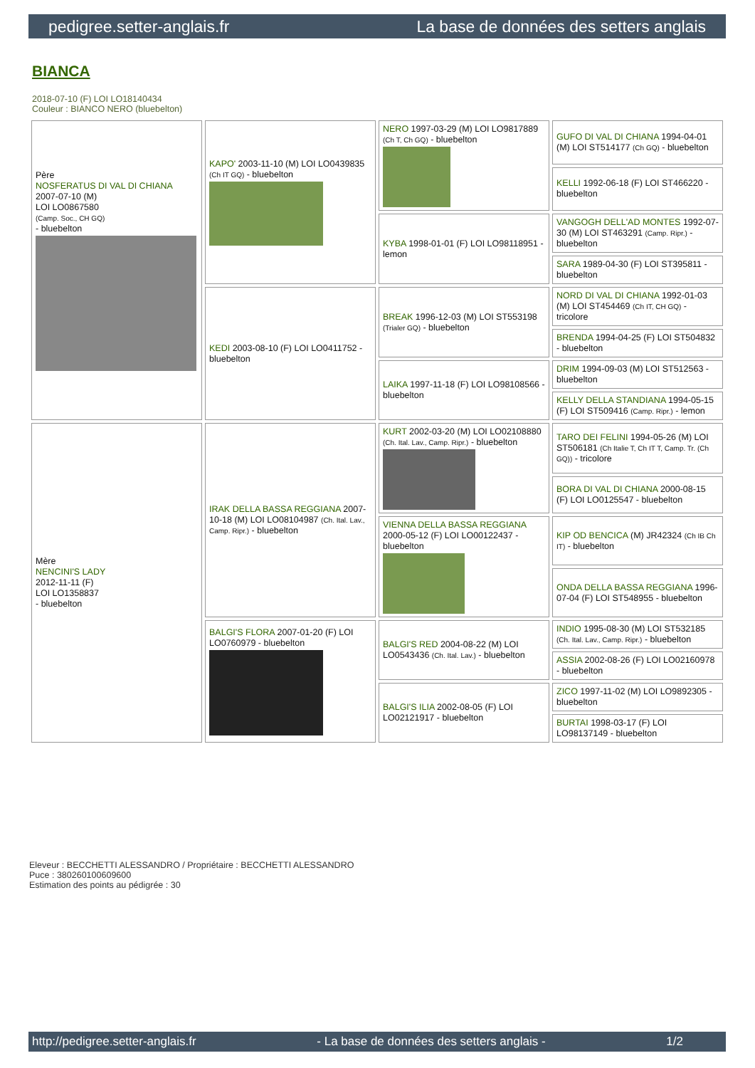pedigree.setter-anglais.fr La base de données des setters anglais
BIANCA
2018-07-10 (F) LOI LO18140434
Couleur : BIANCO NERO (bluebelton)
| Père NOSFERATUS DI VAL DI CHIANA 2007-07-10 (M) LOI LO0867580 (Camp. Soc., CH GQ) - bluebelton | KAPO' 2003-11-10 (M) LOI LO0439835 (Ch IT GQ) - bluebelton | NERO 1997-03-29 (M) LOI LO9817889 (Ch T, Ch GQ) - bluebelton | GUFO DI VAL DI CHIANA 1994-04-01 (M) LOI ST514177 (Ch GQ) - bluebelton |
| | | | KELLI 1992-06-18 (F) LOI ST466220 - bluebelton |
| | | KYBA 1998-01-01 (F) LOI LO98118951 - lemon | VANGOGH DELL'AD MONTES 1992-07-30 (M) LOI ST463291 (Camp. Ripr.) - bluebelton |
| | | | SARA 1989-04-30 (F) LOI ST395811 - bluebelton |
| | KEDI 2003-08-10 (F) LOI LO0411752 - bluebelton | BREAK 1996-12-03 (M) LOI ST553198 (Trialer GQ) - bluebelton | NORD DI VAL DI CHIANA 1992-01-03 (M) LOI ST454469 (Ch IT, CH GQ) - tricolore |
| | | | BRENDA 1994-04-25 (F) LOI ST504832 - bluebelton |
| | | LAIKA 1997-11-18 (F) LOI LO98108566 - bluebelton | DRIM 1994-09-03 (M) LOI ST512563 - bluebelton |
| | | | KELLY DELLA STANDIANA 1994-05-15 (F) LOI ST509416 (Camp. Ripr.) - lemon |
| Mère NENCINI'S LADY 2012-11-11 (F) LOI LO1358837 - bluebelton | IRAK DELLA BASSA REGGIANA 2007-10-18 (M) LOI LO08104987 (Ch. Ital. Lav., Camp. Ripr.) - bluebelton | KURT 2002-03-20 (M) LOI LO02108880 (Ch. Ital. Lav., Camp. Ripr.) - bluebelton | TARO DEI FELINI 1994-05-26 (M) LOI ST506181 (Ch Italie T, Ch IT T, Camp. Tr. (Ch GQ)) - tricolore |
| | | | BORA DI VAL DI CHIANA 2000-08-15 (F) LOI LO0125547 - bluebelton |
| | | VIENNA DELLA BASSA REGGIANA 2000-05-12 (F) LOI LO00122437 - bluebelton | KIP OD BENCICA (M) JR42324 (Ch IB Ch IT) - bluebelton |
| | | | ONDA DELLA BASSA REGGIANA 1996-07-04 (F) LOI ST548955 - bluebelton |
| | BALGI'S FLORA 2007-01-20 (F) LOI LO0760979 - bluebelton | BALGI'S RED 2004-08-22 (M) LOI LO0543436 (Ch. Ital. Lav.) - bluebelton | INDIO 1995-08-30 (M) LOI ST532185 (Ch. Ital. Lav., Camp. Ripr.) - bluebelton |
| | | | ASSIA 2002-08-26 (F) LOI LO02160978 - bluebelton |
| | | BALGI'S ILIA 2002-08-05 (F) LOI LO02121917 - bluebelton | ZICO 1997-11-02 (M) LOI LO9892305 - bluebelton |
| | | | BURTAI 1998-03-17 (F) LOI LO98137149 - bluebelton |
Eleveur : BECCHETTI ALESSANDRO / Propriétaire : BECCHETTI ALESSANDRO
Puce : 380260100609600
Estimation des points au pédigrée : 30
http://pedigree.setter-anglais.fr - La base de données des setters anglais - 1/2